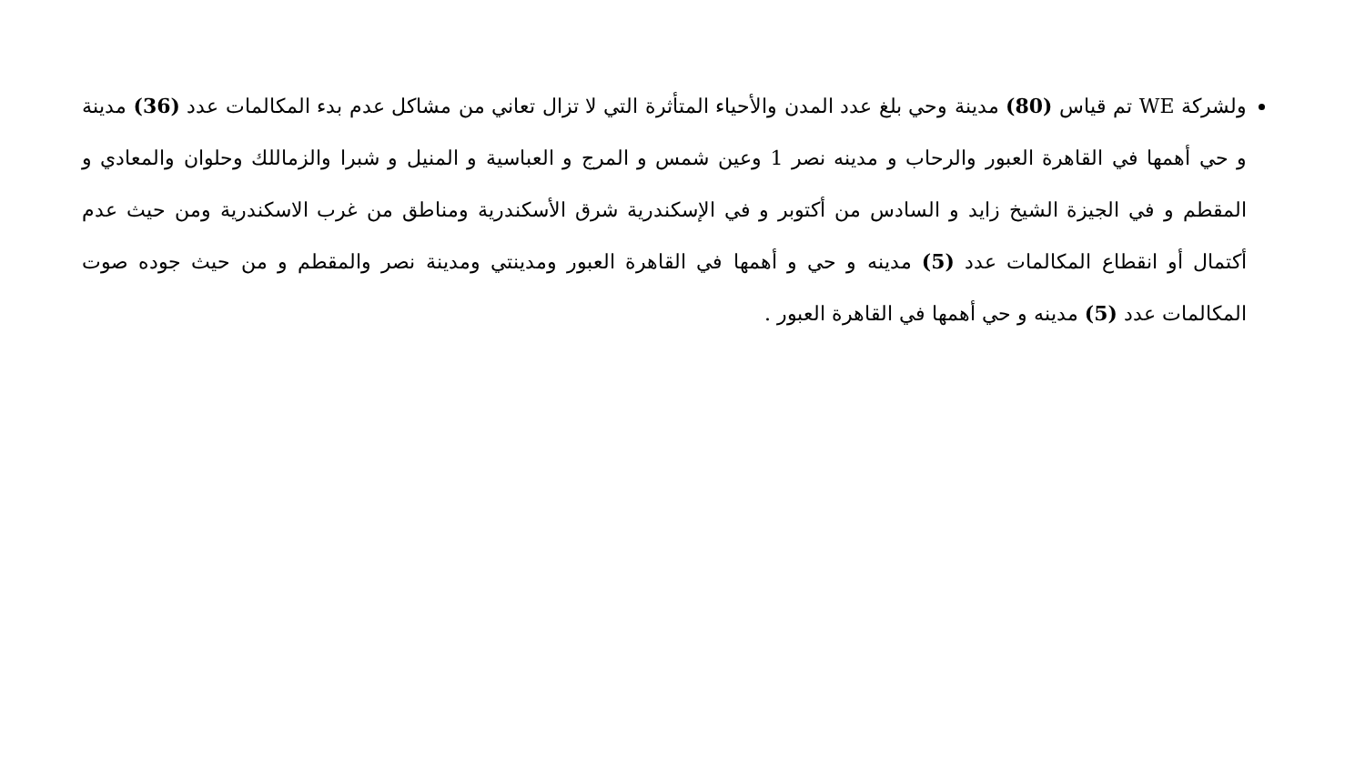ولشركة WE تم قياس (80) مدينة وحي بلغ عدد المدن والأحياء المتأثرة التي لا تزال تعاني من مشاكل عدم بدء المكالمات عدد (36) مدينة و حي أهمها في القاهرة العبور والرحاب و مدينه نصر 1 وعين شمس و المرج و العباسية و المنيل و شبرا والزماللك وحلوان والمعادي و المقطم و في الجيزة الشيخ زايد و السادس من أكتوبر و في الإسكندرية شرق الأسكندرية ومناطق من غرب الاسكندرية ومن حيث عدم أكتمال أو انقطاع المكالمات عدد (5) مدينه و حي و أهمها في القاهرة العبور ومدينتي ومدينة نصر والمقطم و من حيث جوده صوت المكالمات عدد (5) مدينه و حي أهمها في القاهرة العبور .